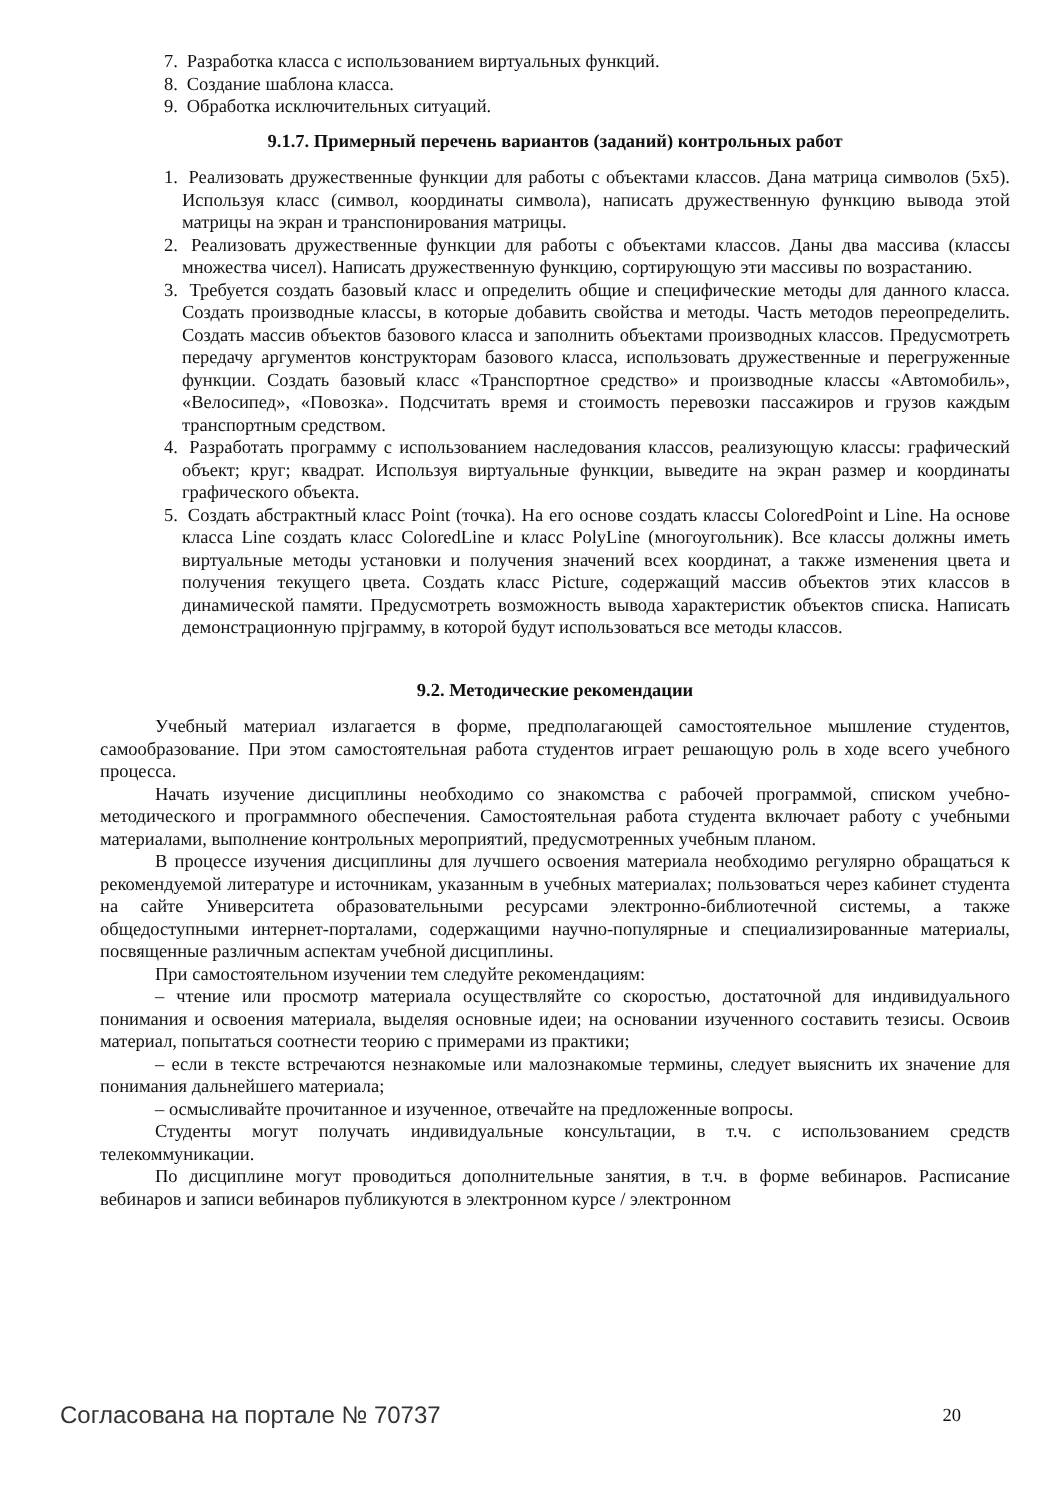7. Разработка класса с использованием виртуальных функций.
8. Создание шаблона класса.
9. Обработка исключительных ситуаций.
9.1.7. Примерный перечень вариантов (заданий) контрольных работ
1. Реализовать дружественные функции для работы с объектами классов. Дана матрица символов (5х5). Используя класс (символ, координаты символа), написать дружественную функцию вывода этой матрицы на экран и транспонирования матрицы.
2. Реализовать дружественные функции для работы с объектами классов. Даны два массива (классы множества чисел). Написать дружественную функцию, сортирующую эти массивы по возрастанию.
3. Требуется создать базовый класс и определить общие и специфические методы для данного класса. Создать производные классы, в которые добавить свойства и методы. Часть методов переопределить. Создать массив объектов базового класса и заполнить объектами производных классов. Предусмотреть передачу аргументов конструкторам базового класса, использовать дружественные и перегруженные функции. Создать базовый класс «Транспортное средство» и производные классы «Автомобиль», «Велосипед», «Повозка». Подсчитать время и стоимость перевозки пассажиров и грузов каждым транспортным средством.
4. Разработать программу с использованием наследования классов, реализующую классы: графический объект; круг; квадрат. Используя виртуальные функции, выведите на экран размер и координаты графического объекта.
5. Создать абстрактный класс Point (точка). На его основе создать классы ColoredPoint и Line. На основе класса Line создать класс ColoredLine и класс PolyLine (многоугольник). Все классы должны иметь виртуальные методы установки и получения значений всех координат, а также изменения цвета и получения текущего цвета. Создать класс Picture, содержащий массив объектов этих классов в динамической памяти. Предусмотреть возможность вывода характеристик объектов списка. Написать демонстрационную прјграмму, в которой будут использоваться все методы классов.
9.2. Методические рекомендации
Учебный материал излагается в форме, предполагающей самостоятельное мышление студентов, самообразование. При этом самостоятельная работа студентов играет решающую роль в ходе всего учебного процесса.
Начать изучение дисциплины необходимо со знакомства с рабочей программой, списком учебно-методического и программного обеспечения. Самостоятельная работа студента включает работу с учебными материалами, выполнение контрольных мероприятий, предусмотренных учебным планом.
В процессе изучения дисциплины для лучшего освоения материала необходимо регулярно обращаться к рекомендуемой литературе и источникам, указанным в учебных материалах; пользоваться через кабинет студента на сайте Университета образовательными ресурсами электронно-библиотечной системы, а также общедоступными интернет-порталами, содержащими научно-популярные и специализированные материалы, посвященные различным аспектам учебной дисциплины.
При самостоятельном изучении тем следуйте рекомендациям:
– чтение или просмотр материала осуществляйте со скоростью, достаточной для индивидуального понимания и освоения материала, выделяя основные идеи; на основании изученного составить тезисы. Освоив материал, попытаться соотнести теорию с примерами из практики;
– если в тексте встречаются незнакомые или малознакомые термины, следует выяснить их значение для понимания дальнейшего материала;
– осмысливайте прочитанное и изученное, отвечайте на предложенные вопросы.
Студенты могут получать индивидуальные консультации, в т.ч. с использованием средств телекоммуникации.
По дисциплине могут проводиться дополнительные занятия, в т.ч. в форме вебинаров. Расписание вебинаров и записи вебинаров публикуются в электронном курсе / электронном
Согласована на портале № 70737 20